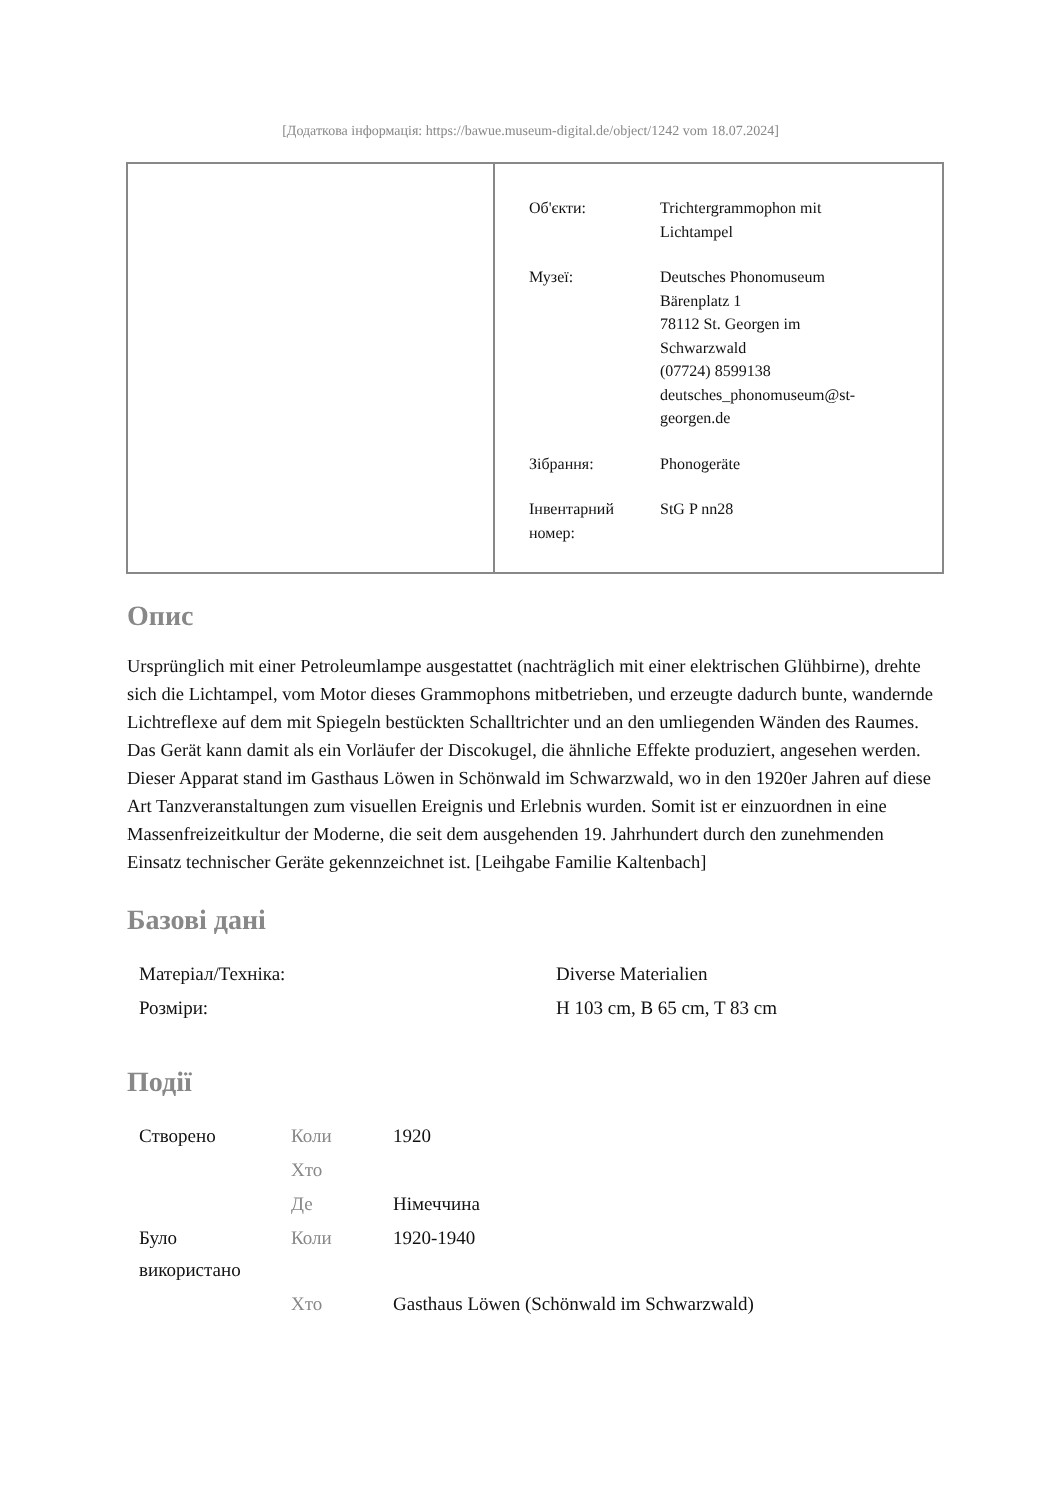[Додаткова інформація: https://bawue.museum-digital.de/object/1242 vom 18.07.2024]
| Об'єкти: | Trichtergrammophon mit Lichtampel |
| Музеї: | Deutsches Phonomuseum Bärenplatz 1 78112 St. Georgen im Schwarzwald (07724) 8599138 deutsches_phonomuseum@st- georgen.de |
| Зібрання: | Phonogeräte |
| Інвентарний номер: | StG P nn28 |
Опис
Ursprünglich mit einer Petroleumlampe ausgestattet (nachträglich mit einer elektrischen Glühbirne), drehte sich die Lichtampel, vom Motor dieses Grammophons mitbetrieben, und erzeugte dadurch bunte, wandernde Lichtreflexe auf dem mit Spiegeln bestückten Schalltrichter und an den umliegenden Wänden des Raumes. Das Gerät kann damit als ein Vorläufer der Discokugel, die ähnliche Effekte produziert, angesehen werden.
Dieser Apparat stand im Gasthaus Löwen in Schönwald im Schwarzwald, wo in den 1920er Jahren auf diese Art Tanzveranstaltungen zum visuellen Ereignis und Erlebnis wurden. Somit ist er einzuordnen in eine Massenfreizeitkultur der Moderne, die seit dem ausgehenden 19. Jahrhundert durch den zunehmenden Einsatz technischer Geräte gekennzeichnet ist. [Leihgabe Familie Kaltenbach]
Базові дані
| Матеріал/Техніка: | Diverse Materialien |
| Розміри: | H 103 cm, B 65 cm, T 83 cm |
Події
| Створено | Коли | 1920 |
| | Хто | |
| | Де | Німеччина |
| Було використано | Коли | 1920-1940 |
| | Хто | Gasthaus Löwen (Schönwald im Schwarzwald) |